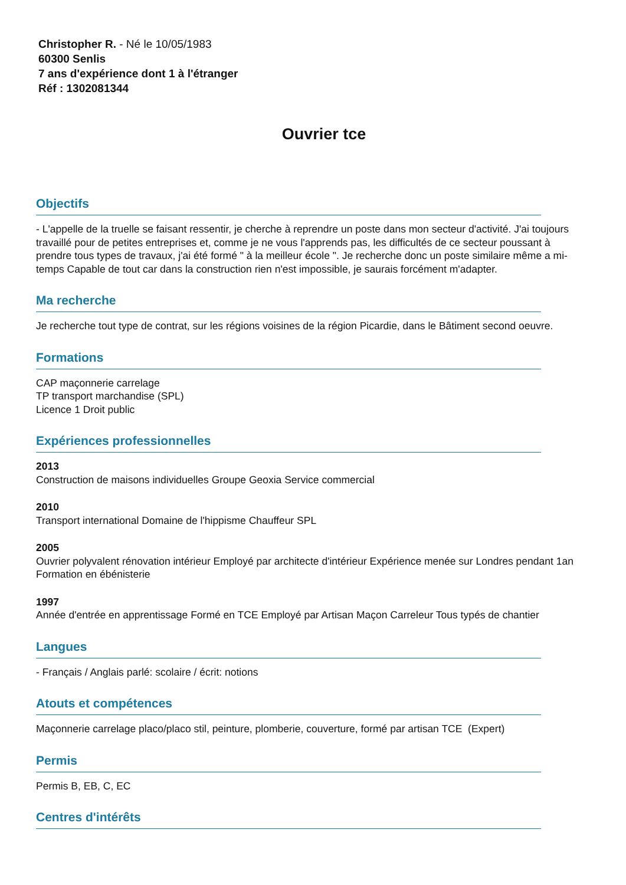Christopher R. - Né le 10/05/1983
60300 Senlis
7 ans d'expérience dont 1 à l'étranger
Réf : 1302081344
Ouvrier tce
Objectifs
- L'appelle de la truelle se faisant ressentir, je cherche à reprendre un poste dans mon secteur d'activité. J'ai toujours travaillé pour de petites entreprises et, comme je ne vous l'apprends pas, les difficultés de ce secteur poussant à prendre tous types de travaux, j'ai été formé " à la meilleur école ". Je recherche donc un poste similaire même a mi-temps Capable de tout car dans la construction rien n'est impossible, je saurais forcément m'adapter.
Ma recherche
Je recherche tout type de contrat, sur les régions voisines de la région Picardie, dans le Bâtiment second oeuvre.
Formations
CAP maçonnerie carrelage
TP transport marchandise (SPL)
Licence 1 Droit public
Expériences professionnelles
2013
Construction de maisons individuelles Groupe Geoxia Service commercial
2010
Transport international Domaine de l'hippisme Chauffeur SPL
2005
Ouvrier polyvalent rénovation intérieur Employé par architecte d'intérieur Expérience menée sur Londres pendant 1an Formation en ébénisterie
1997
Année d'entrée en apprentissage Formé en TCE Employé par Artisan Maçon Carreleur Tous typés de chantier
Langues
- Français / Anglais parlé: scolaire / écrit: notions
Atouts et compétences
Maçonnerie carrelage placo/placo stil, peinture, plomberie, couverture, formé par artisan TCE (Expert)
Permis
Permis B, EB, C, EC
Centres d'intérêts